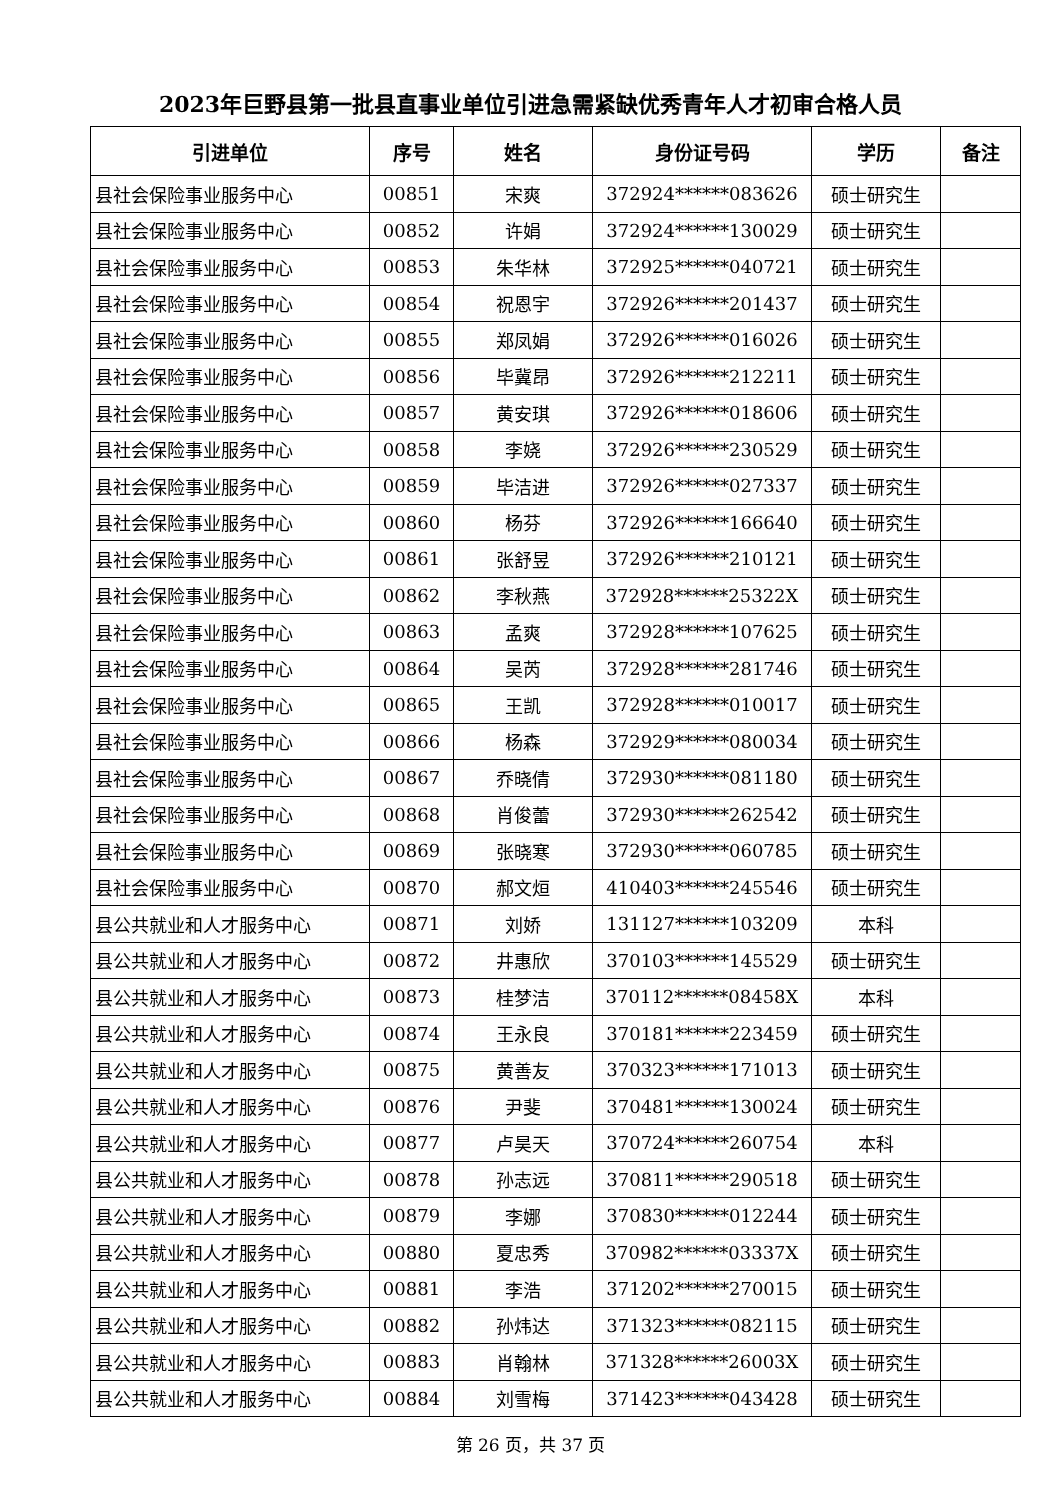2023年巨野县第一批县直事业单位引进急需紧缺优秀青年人才初审合格人员
| 引进单位 | 序号 | 姓名 | 身份证号码 | 学历 | 备注 |
| --- | --- | --- | --- | --- | --- |
| 县社会保险事业服务中心 | 00851 | 宋爽 | 372924******083626 | 硕士研究生 | |
| 县社会保险事业服务中心 | 00852 | 许娟 | 372924******130029 | 硕士研究生 | |
| 县社会保险事业服务中心 | 00853 | 朱华林 | 372925******040721 | 硕士研究生 | |
| 县社会保险事业服务中心 | 00854 | 祝恩宇 | 372926******201437 | 硕士研究生 | |
| 县社会保险事业服务中心 | 00855 | 郑凤娟 | 372926******016026 | 硕士研究生 | |
| 县社会保险事业服务中心 | 00856 | 毕冀昂 | 372926******212211 | 硕士研究生 | |
| 县社会保险事业服务中心 | 00857 | 黄安琪 | 372926******018606 | 硕士研究生 | |
| 县社会保险事业服务中心 | 00858 | 李娆 | 372926******230529 | 硕士研究生 | |
| 县社会保险事业服务中心 | 00859 | 毕洁进 | 372926******027337 | 硕士研究生 | |
| 县社会保险事业服务中心 | 00860 | 杨芬 | 372926******166640 | 硕士研究生 | |
| 县社会保险事业服务中心 | 00861 | 张舒昱 | 372926******210121 | 硕士研究生 | |
| 县社会保险事业服务中心 | 00862 | 李秋燕 | 372928******25322X | 硕士研究生 | |
| 县社会保险事业服务中心 | 00863 | 孟爽 | 372928******107625 | 硕士研究生 | |
| 县社会保险事业服务中心 | 00864 | 吴芮 | 372928******281746 | 硕士研究生 | |
| 县社会保险事业服务中心 | 00865 | 王凯 | 372928******010017 | 硕士研究生 | |
| 县社会保险事业服务中心 | 00866 | 杨森 | 372929******080034 | 硕士研究生 | |
| 县社会保险事业服务中心 | 00867 | 乔晓倩 | 372930******081180 | 硕士研究生 | |
| 县社会保险事业服务中心 | 00868 | 肖俊蕾 | 372930******262542 | 硕士研究生 | |
| 县社会保险事业服务中心 | 00869 | 张晓寒 | 372930******060785 | 硕士研究生 | |
| 县社会保险事业服务中心 | 00870 | 郝文烜 | 410403******245546 | 硕士研究生 | |
| 县公共就业和人才服务中心 | 00871 | 刘娇 | 131127******103209 | 本科 | |
| 县公共就业和人才服务中心 | 00872 | 井惠欣 | 370103******145529 | 硕士研究生 | |
| 县公共就业和人才服务中心 | 00873 | 桂梦洁 | 370112******08458X | 本科 | |
| 县公共就业和人才服务中心 | 00874 | 王永良 | 370181******223459 | 硕士研究生 | |
| 县公共就业和人才服务中心 | 00875 | 黄善友 | 370323******171013 | 硕士研究生 | |
| 县公共就业和人才服务中心 | 00876 | 尹斐 | 370481******130024 | 硕士研究生 | |
| 县公共就业和人才服务中心 | 00877 | 卢昊天 | 370724******260754 | 本科 | |
| 县公共就业和人才服务中心 | 00878 | 孙志远 | 370811******290518 | 硕士研究生 | |
| 县公共就业和人才服务中心 | 00879 | 李娜 | 370830******012244 | 硕士研究生 | |
| 县公共就业和人才服务中心 | 00880 | 夏忠秀 | 370982******03337X | 硕士研究生 | |
| 县公共就业和人才服务中心 | 00881 | 李浩 | 371202******270015 | 硕士研究生 | |
| 县公共就业和人才服务中心 | 00882 | 孙炜达 | 371323******082115 | 硕士研究生 | |
| 县公共就业和人才服务中心 | 00883 | 肖翰林 | 371328******26003X | 硕士研究生 | |
| 县公共就业和人才服务中心 | 00884 | 刘雪梅 | 371423******043428 | 硕士研究生 | |
第 26 页，共 37 页